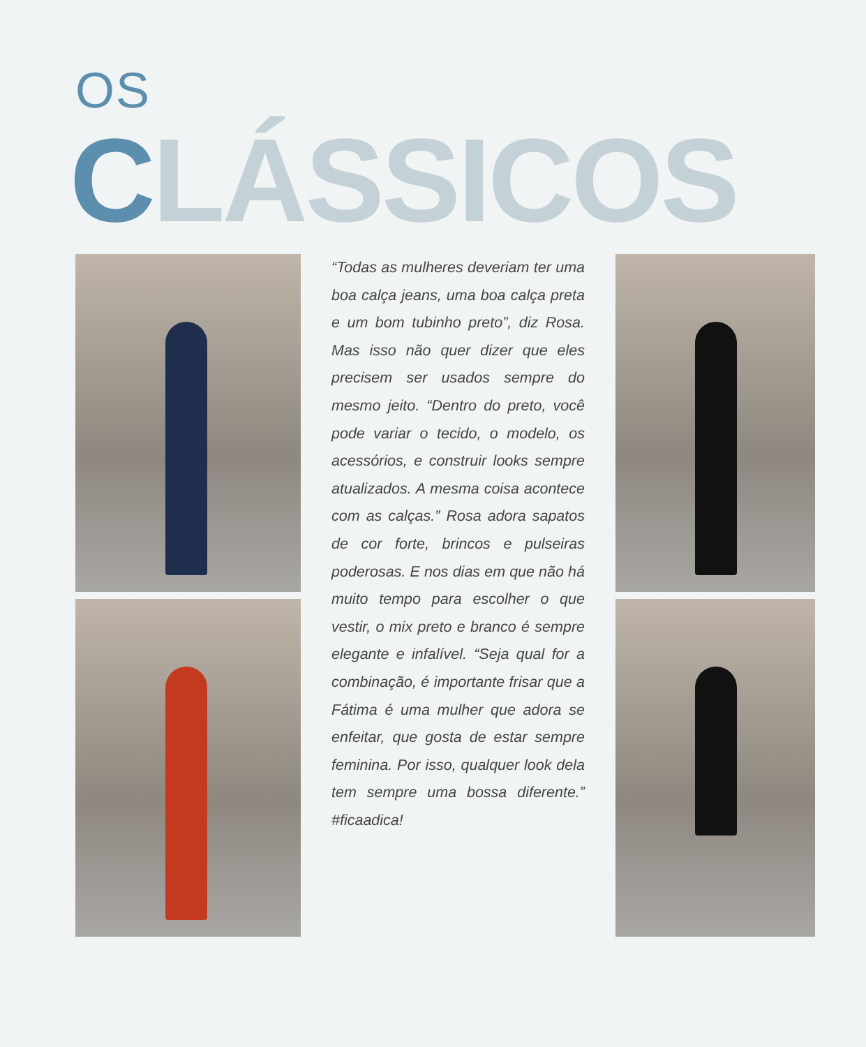OS
CLÁSSICOS
“Todas as mulheres deveriam ter uma boa calça jeans, uma boa calça preta e um bom tubinho preto”, diz Rosa. Mas isso não quer dizer que eles precisem ser usados sempre do mesmo jeito. “Dentro do preto, você pode variar o tecido, o modelo, os acessórios, e construir looks sempre atualizados. A mesma coisa acontece com as calças.” Rosa adora sapatos de cor forte, brincos e pulseiras poderosas. E nos dias em que não há muito tempo para escolher o que vestir, o mix preto e branco é sempre elegante e infalível. “Seja qual for a combinação, é importante frisar que a Fátima é uma mulher que adora se enfeitar, que gosta de estar sempre feminina. Por isso, qualquer look dela tem sempre uma bossa diferente.” #ficaadica!